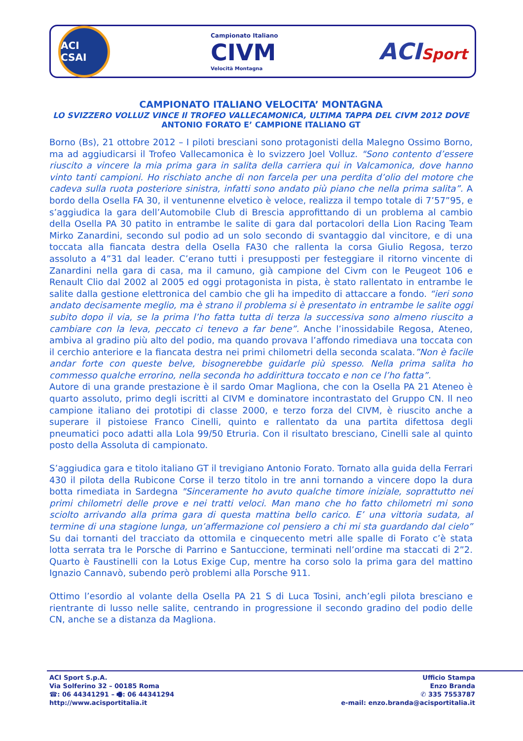ACI CSAI
Campionato Italiano
CIVM
Velocità Montagna
ACISport
CAMPIONATO ITALIANO VELOCITA’ MONTAGNA
LO SVIZZERO VOLLUZ VINCE Il TROFEO VALLECAMONICA, ULTIMA TAPPA DEL CIVM 2012 DOVE ANTONIO FORATO E’ CAMPIONE ITALIANO GT
Borno (Bs), 21 ottobre 2012 – I piloti bresciani sono protagonisti della Malegno Ossimo Borno, ma ad aggiudicarsi il Trofeo Vallecamonica è lo svizzero Joel Volluz. "Sono contento d’essere riuscito a vincere la mia prima gara in salita della carriera qui in Valcamonica, dove hanno vinto tanti campioni. Ho rischiato anche di non farcela per una perdita d’olio del motore che cadeva sulla ruota posteriore sinistra, infatti sono andato più piano che nella prima salita”. A bordo della Osella FA 30, il ventunenne elvetico è veloce, realizza il tempo totale di 7’57”95, e s’aggiudica la gara dell’Automobile Club di Brescia approfittando di un problema al cambio della Osella PA 30 patito in entrambe le salite di gara dal portacolori della Lion Racing Team Mirko Zanardini, secondo sul podio ad un solo secondo di svantaggio dal vincitore, e di una toccata alla fiancata destra della Osella FA30 che rallenta la corsa Giulio Regosa, terzo assoluto a 4”31 dal leader. C’erano tutti i presupposti per festeggiare il ritorno vincente di Zanardini nella gara di casa, ma il camuno, già campione del Civm con le Peugeot 106 e Renault Clio dal 2002 al 2005 ed oggi protagonista in pista, è stato rallentato in entrambe le salite dalla gestione elettronica del cambio che gli ha impedito di attaccare a fondo. “ieri sono andato decisamente meglio, ma è strano il problema si è presentato in entrambe le salite oggi subito dopo il via, se la prima l’ho fatta tutta di terza la successiva sono almeno riuscito a cambiare con la leva, peccato ci tenevo a far bene”. Anche l’inossidabile Regosa, Ateneo, ambiva al gradino più alto del podio, ma quando provava l’affondo rimediava una toccata con il cerchio anteriore e la fiancata destra nei primi chilometri della seconda scalata.”Non è facile andar forte con queste belve, bisognerebbe guidarle più spesso. Nella prima salita ho commesso qualche errorino, nella seconda ho addirittura toccato e non ce l’ho fatta”.
Autore di una grande prestazione è il sardo Omar Magliona, che con la Osella PA 21 Ateneo è quarto assoluto, primo degli iscritti al CIVM e dominatore incontrastato del Gruppo CN. Il neo campione italiano dei prototipi di classe 2000, e terzo forza del CIVM, è riuscito anche a superare il pistoiese Franco Cinelli, quinto e rallentato da una partita difettosa degli pneumatici poco adatti alla Lola 99/50 Etruria. Con il risultato bresciano, Cinelli sale al quinto posto della Assoluta di campionato.
S’aggiudica gara e titolo italiano GT il trevigiano Antonio Forato. Tornato alla guida della Ferrari 430 il pilota della Rubicone Corse il terzo titolo in tre anni tornando a vincere dopo la dura botta rimediata in Sardegna "Sinceramente ho avuto qualche timore iniziale, soprattutto nei primi chilometri delle prove e nei tratti veloci. Man mano che ho fatto chilometri mi sono sciolto arrivando alla prima gara di questa mattina bello carico. E’ una vittoria sudata, al termine di una stagione lunga, un’affermazione col pensiero a chi mi sta guardando dal cielo” Su dai tornanti del tracciato da ottomila e cinquecento metri alle spalle di Forato c’è stata lotta serrata tra le Porsche di Parrino e Santuccione, terminati nell’ordine ma staccati di 2”2. Quarto è Faustinelli con la Lotus Exige Cup, mentre ha corso solo la prima gara del mattino Ignazio Cannavò, subendo però problemi alla Porsche 911.
Ottimo l’esordio al volante della Osella PA 21 S di Luca Tosini, anch’egli pilota bresciano e rientrante di lusso nelle salite, centrando in progressione il secondo gradino del podio delle CN, anche se a distanza da Magliona.
ACI Sport S.p.A.
Via Solferino 32 – 00185 Roma
☎: 06 44341291 – 🖷: 06 44341294
http://www.acisportitalia.it
Ufficio Stampa
Enzo Branda
✆ 335 7553787
e-mail: enzo.branda@acisportitalia.it